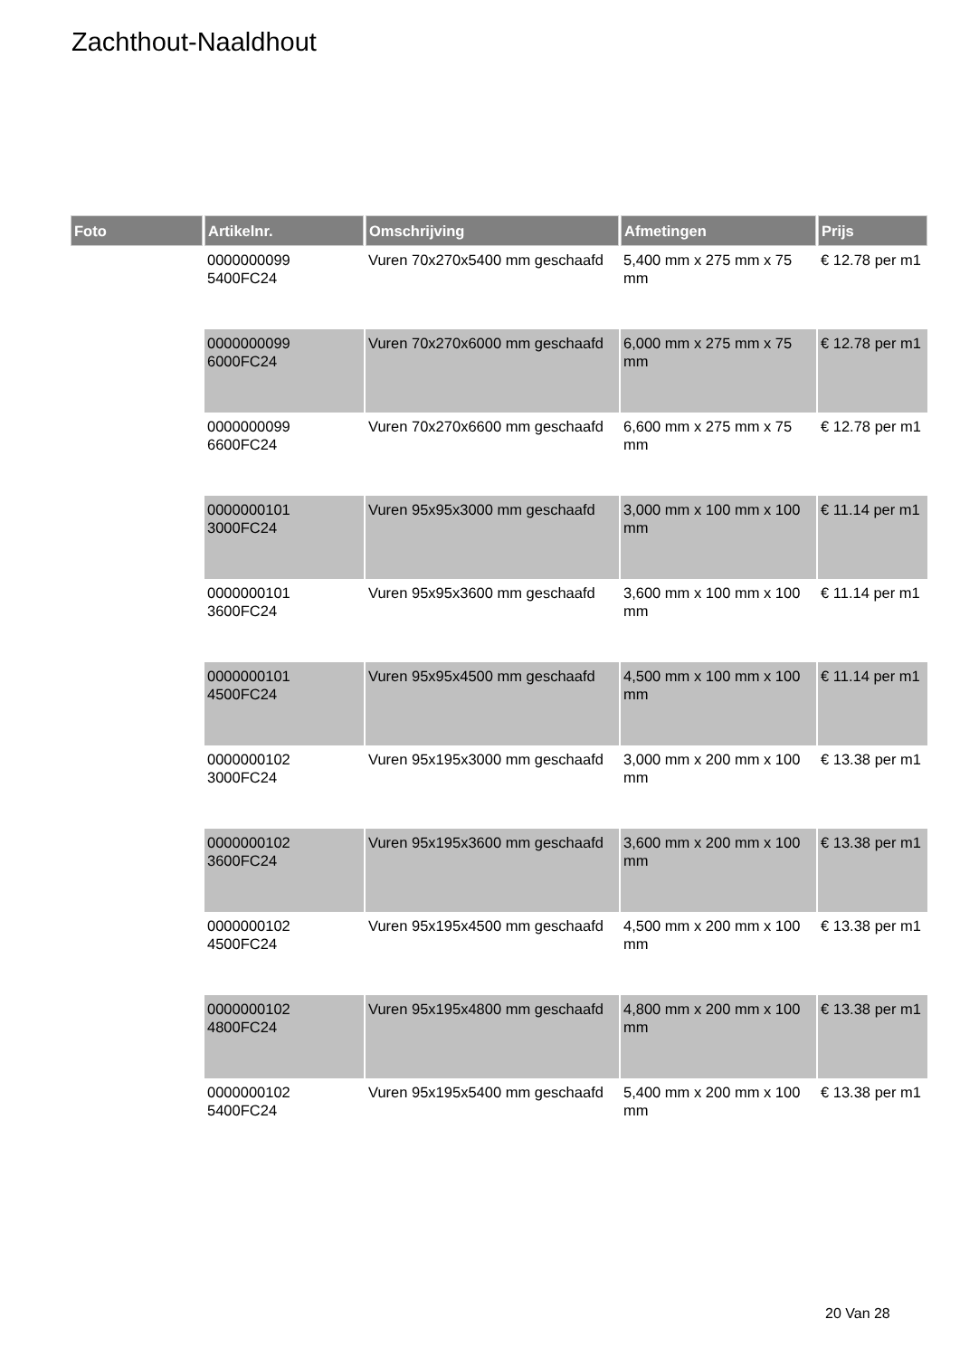Zachthout-Naaldhout
| Foto | Artikelnr. | Omschrijving | Afmetingen | Prijs |
| --- | --- | --- | --- | --- |
| | 0000000099 5400FC24 | Vuren 70x270x5400 mm geschaafd | 5,400 mm x 275 mm x 75 mm | € 12.78 per m1 |
| | 0000000099 6000FC24 | Vuren 70x270x6000 mm geschaafd | 6,000 mm x 275 mm x 75 mm | € 12.78 per m1 |
| | 0000000099 6600FC24 | Vuren 70x270x6600 mm geschaafd | 6,600 mm x 275 mm x 75 mm | € 12.78 per m1 |
| | 0000000101 3000FC24 | Vuren 95x95x3000 mm geschaafd | 3,000 mm x 100 mm x 100 mm | € 11.14 per m1 |
| | 0000000101 3600FC24 | Vuren 95x95x3600 mm geschaafd | 3,600 mm x 100 mm x 100 mm | € 11.14 per m1 |
| | 0000000101 4500FC24 | Vuren 95x95x4500 mm geschaafd | 4,500 mm x 100 mm x 100 mm | € 11.14 per m1 |
| | 0000000102 3000FC24 | Vuren 95x195x3000 mm geschaafd | 3,000 mm x 200 mm x 100 mm | € 13.38 per m1 |
| | 0000000102 3600FC24 | Vuren 95x195x3600 mm geschaafd | 3,600 mm x 200 mm x 100 mm | € 13.38 per m1 |
| | 0000000102 4500FC24 | Vuren 95x195x4500 mm geschaafd | 4,500 mm x 200 mm x 100 mm | € 13.38 per m1 |
| | 0000000102 4800FC24 | Vuren 95x195x4800 mm geschaafd | 4,800 mm x 200 mm x 100 mm | € 13.38 per m1 |
| | 0000000102 5400FC24 | Vuren 95x195x5400 mm geschaafd | 5,400 mm x 200 mm x 100 mm | € 13.38 per m1 |
20 Van 28